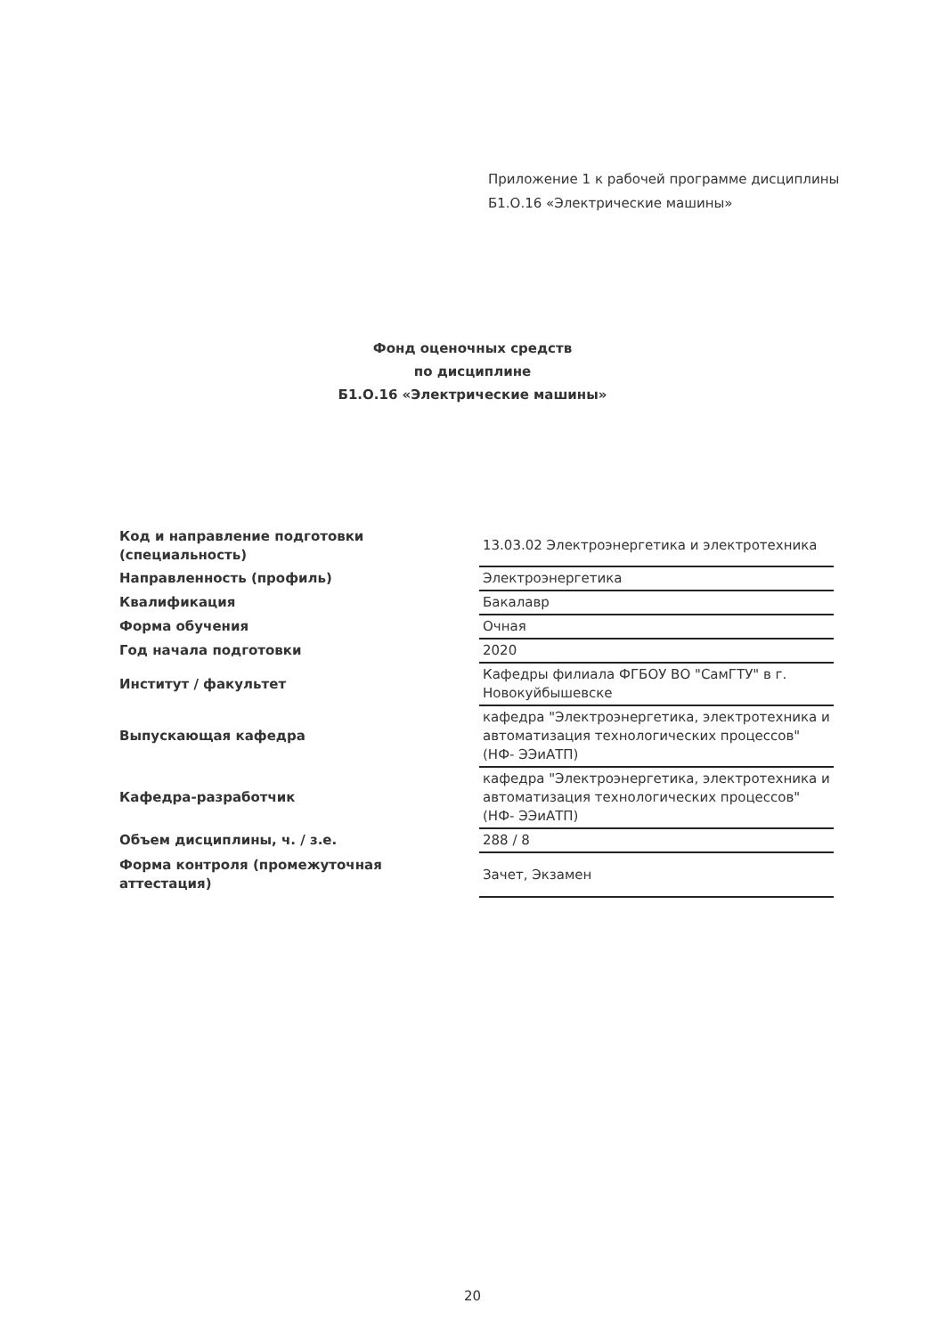Приложение 1 к рабочей программе дисциплины
Б1.О.16 «Электрические машины»
Фонд оценочных средств
по дисциплине
Б1.О.16 «Электрические машины»
| Код и направление подготовки (специальность) | 13.03.02 Электроэнергетика и электротехника |
| Направленность (профиль) | Электроэнергетика |
| Квалификация | Бакалавр |
| Форма обучения | Очная |
| Год начала подготовки | 2020 |
| Институт / факультет | Кафедры филиала ФГБОУ ВО "СамГТУ" в г. Новокуйбышевске |
| Выпускающая кафедра | кафедра "Электроэнергетика, электротехника и автоматизация технологических процессов" (НФ- ЭЭиАТП) |
| Кафедра-разработчик | кафедра "Электроэнергетика, электротехника и автоматизация технологических процессов" (НФ- ЭЭиАТП) |
| Объем дисциплины, ч. / з.е. | 288 / 8 |
| Форма контроля (промежуточная аттестация) | Зачет, Экзамен |
20